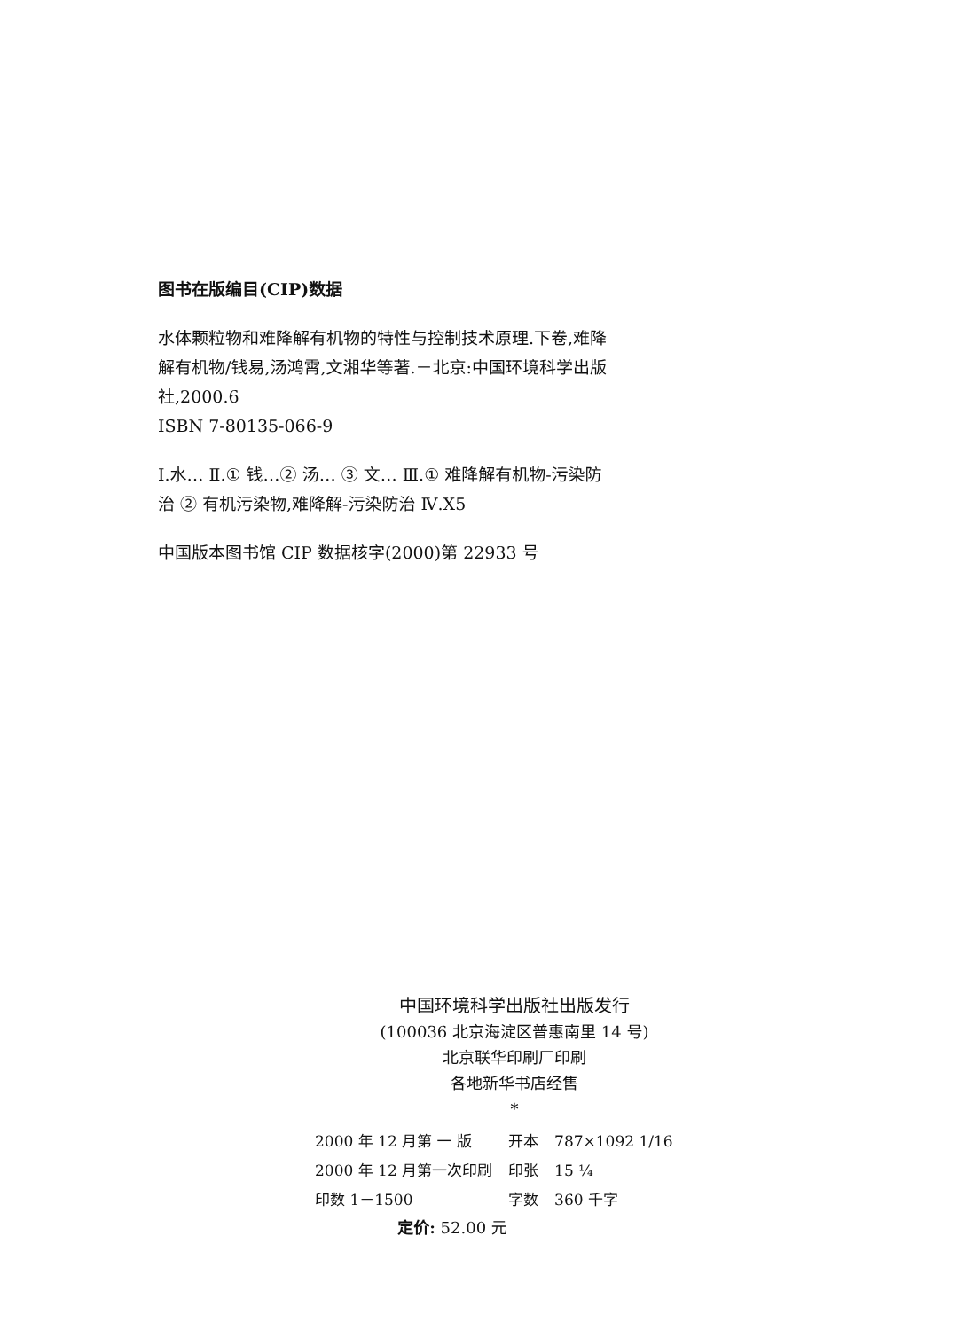图书在版编目(CIP)数据
水体颗粒物和难降解有机物的特性与控制技术原理.下卷,难降解有机物/钱易,汤鸿霄,文湘华等著.－北京:中国环境科学出版社,2000.6
ISBN 7-80135-066-9
Ⅰ.水… Ⅱ.① 钱…② 汤… ③ 文… Ⅲ.① 难降解有机物-污染防治 ② 有机污染物,难降解-污染防治 Ⅳ.X5
中国版本图书馆 CIP 数据核字(2000)第 22933 号
中国环境科学出版社出版发行
(100036 北京海淀区普惠南里 14 号)
北京联华印刷厂印刷
各地新华书店经售
*
| 2000 年 12 月第 一 版 | 开本 | 787×1092 1/16 |
| 2000 年 12 月第一次印刷 | 印张 | 15 ¼ |
| 印数 1－1500 | 字数 | 360 千字 |
定价: 52.00 元